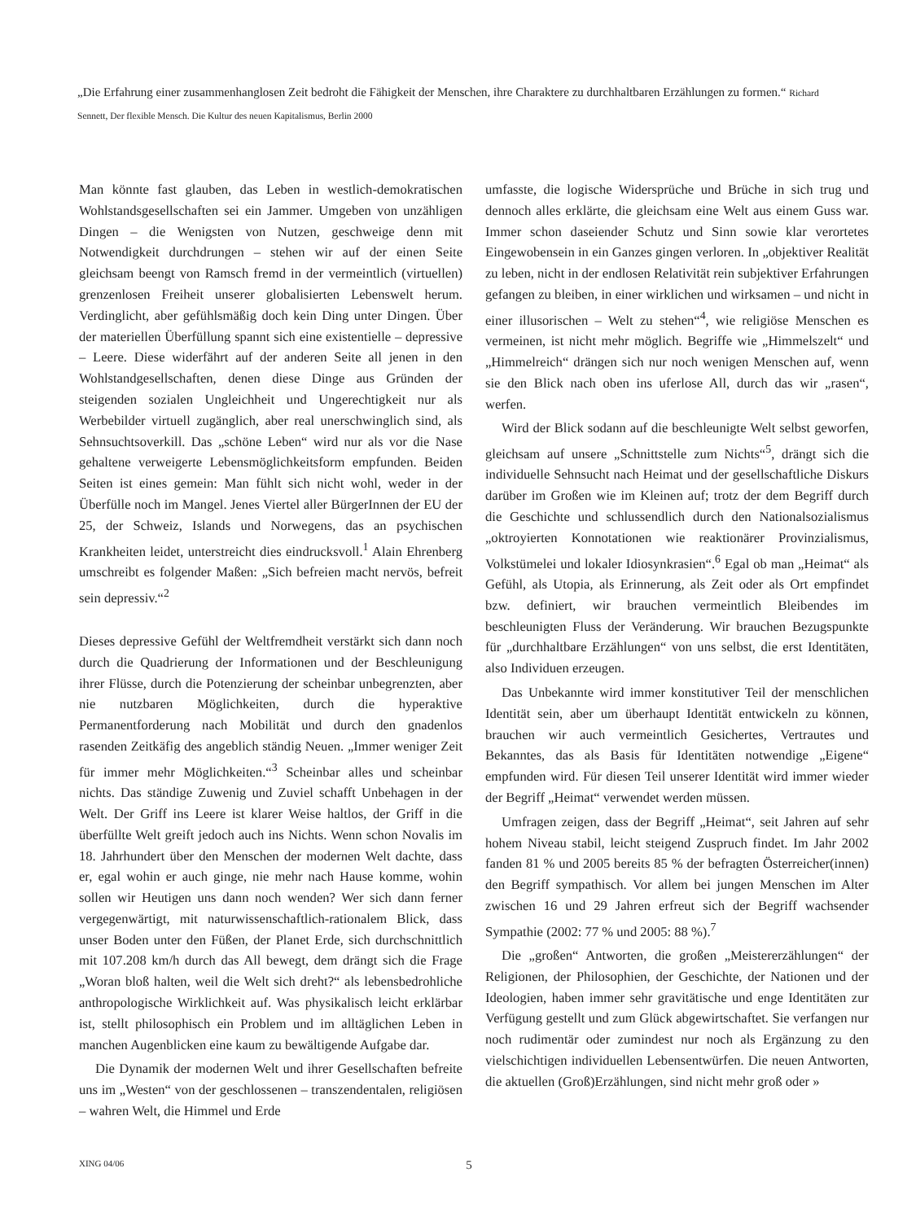„Die Erfahrung einer zusammenhanglosen Zeit bedroht die Fähigkeit der Menschen, ihre Charaktere zu durchhaltbaren Erzählungen zu formen.“ Richard Sennett, Der flexible Mensch. Die Kultur des neuen Kapitalismus, Berlin 2000
Man könnte fast glauben, das Leben in westlich-demokratischen Wohlstandsgesellschaften sei ein Jammer. Umgeben von unzähligen Dingen – die Wenigsten von Nutzen, geschweige denn mit Notwendigkeit durchdrungen – stehen wir auf der einen Seite gleichsam beengt von Ramsch fremd in der vermeintlich (virtuellen) grenzenlosen Freiheit unserer globalisierten Lebenswelt herum. Verdinglicht, aber gefühlsmäßig doch kein Ding unter Dingen. Über der materiellen Überfüllung spannt sich eine existentielle – depressive – Leere. Diese widerfährt auf der anderen Seite all jenen in den Wohlstandgesellschaften, denen diese Dinge aus Gründen der steigenden sozialen Ungleichheit und Ungerechtigkeit nur als Werbebilder virtuell zugänglich, aber real unerschwinglich sind, als Sehnsuchtsoverkill. Das „schöne Leben“ wird nur als vor die Nase gehaltene verweigerte Lebensmöglichkeitsform empfunden. Beiden Seiten ist eines gemein: Man fühlt sich nicht wohl, weder in der Überfülle noch im Mangel. Jenes Viertel aller BürgerInnen der EU der 25, der Schweiz, Islands und Norwegens, das an psychischen Krankheiten leidet, unterstreicht dies eindrucksvoll.<sup>1</sup> Alain Ehrenberg umschreibt es folgender Maßen: „Sich befreien macht nervös, befreit sein depressiv.“<sup>2</sup>
Dieses depressive Gefühl der Weltfremdheit verstärkt sich dann noch durch die Quadrierung der Informationen und der Beschleunigung ihrer Flüsse, durch die Potenzierung der scheinbar unbegrenzten, aber nie nutzbaren Möglichkeiten, durch die hyperaktive Permanentforderung nach Mobilität und durch den gnadenlos rasenden Zeitkäfig des angeblich ständig Neuen. „Immer weniger Zeit für immer mehr Möglichkeiten.“<sup>3</sup> Scheinbar alles und scheinbar nichts. Das ständige Zuwenig und Zuviel schafft Unbehagen in der Welt. Der Griff ins Leere ist klarer Weise haltlos, der Griff in die überfüllte Welt greift jedoch auch ins Nichts. Wenn schon Novalis im 18. Jahrhundert über den Menschen der modernen Welt dachte, dass er, egal wohin er auch ginge, nie mehr nach Hause komme, wohin sollen wir Heutigen uns dann noch wenden? Wer sich dann ferner vergegenwärtigt, mit naturwissenschaftlich-rationalem Blick, dass unser Boden unter den Füßen, der Planet Erde, sich durchschnittlich mit 107.208 km/h durch das All bewegt, dem drängt sich die Frage „Woran bloß halten, weil die Welt sich dreht?“ als lebensbedrohliche anthropologische Wirklichkeit auf. Was physikalisch leicht erklärbar ist, stellt philosophisch ein Problem und im alltäglichen Leben in manchen Augenblicken eine kaum zu bewältigende Aufgabe dar.
Die Dynamik der modernen Welt und ihrer Gesellschaften befreite uns im „Westen“ von der geschlossenen – transzendentalen, religiösen – wahren Welt, die Himmel und Erde
umfasste, die logische Widersprüche und Brüche in sich trug und dennoch alles erklärte, die gleichsam eine Welt aus einem Guss war. Immer schon daseiender Schutz und Sinn sowie klar verortetes Eingewobensein in ein Ganzes gingen verloren. In „objektiver Realität zu leben, nicht in der endlosen Relativität rein subjektiver Erfahrungen gefangen zu bleiben, in einer wirklichen und wirksamen – und nicht in einer illusorischen – Welt zu stehen“<sup>4</sup>, wie religiöse Menschen es vermeinen, ist nicht mehr möglich. Begriffe wie „Himmelszelt“ und „Himmelreich“ drängen sich nur noch wenigen Menschen auf, wenn sie den Blick nach oben ins uferlose All, durch das wir „rasen“, werfen.
Wird der Blick sodann auf die beschleunigte Welt selbst geworfen, gleichsam auf unsere „Schnittstelle zum Nichts“<sup>5</sup>, drängt sich die individuelle Sehnsucht nach Heimat und der gesellschaftliche Diskurs darüber im Großen wie im Kleinen auf; trotz der dem Begriff durch die Geschichte und schlussendlich durch den Nationalsozialismus „oktroyierten Konnotationen wie reaktionärer Provinzialismus, Volkstümelei und lokaler Idiosynkrasien“.<sup>6</sup> Egal ob man „Heimat“ als Gefühl, als Utopia, als Erinnerung, als Zeit oder als Ort empfindet bzw. definiert, wir brauchen vermeintlich Bleibendes im beschleunigten Fluss der Veränderung. Wir brauchen Bezugspunkte für „durchhaltbare Erzählungen“ von uns selbst, die erst Identitäten, also Individuen erzeugen.
Das Unbekannte wird immer konstitutiver Teil der menschlichen Identität sein, aber um überhaupt Identität entwickeln zu können, brauchen wir auch vermeintlich Gesichertes, Vertrautes und Bekanntes, das als Basis für Identitäten notwendige „Eigene“ empfunden wird. Für diesen Teil unserer Identität wird immer wieder der Begriff „Heimat“ verwendet werden müssen.
Umfragen zeigen, dass der Begriff „Heimat“, seit Jahren auf sehr hohem Niveau stabil, leicht steigend Zuspruch findet. Im Jahr 2002 fanden 81 % und 2005 bereits 85 % der befragten Österreicher(innen) den Begriff sympathisch. Vor allem bei jungen Menschen im Alter zwischen 16 und 29 Jahren erfreut sich der Begriff wachsender Sympathie (2002: 77 % und 2005: 88 %).<sup>7</sup>
Die „großen“ Antworten, die großen „Meistererzählungen“ der Religionen, der Philosophien, der Geschichte, der Nationen und der Ideologien, haben immer sehr gravitätische und enge Identitäten zur Verfügung gestellt und zum Glück abgewirtschaftet. Sie verfangen nur noch rudimentär oder zumindest nur noch als Ergänzung zu den vielschichtigen individuellen Lebensentwürfen. Die neuen Antworten, die aktuellen (Groß)Erzählungen, sind nicht mehr groß oder »
XING 04/06 5